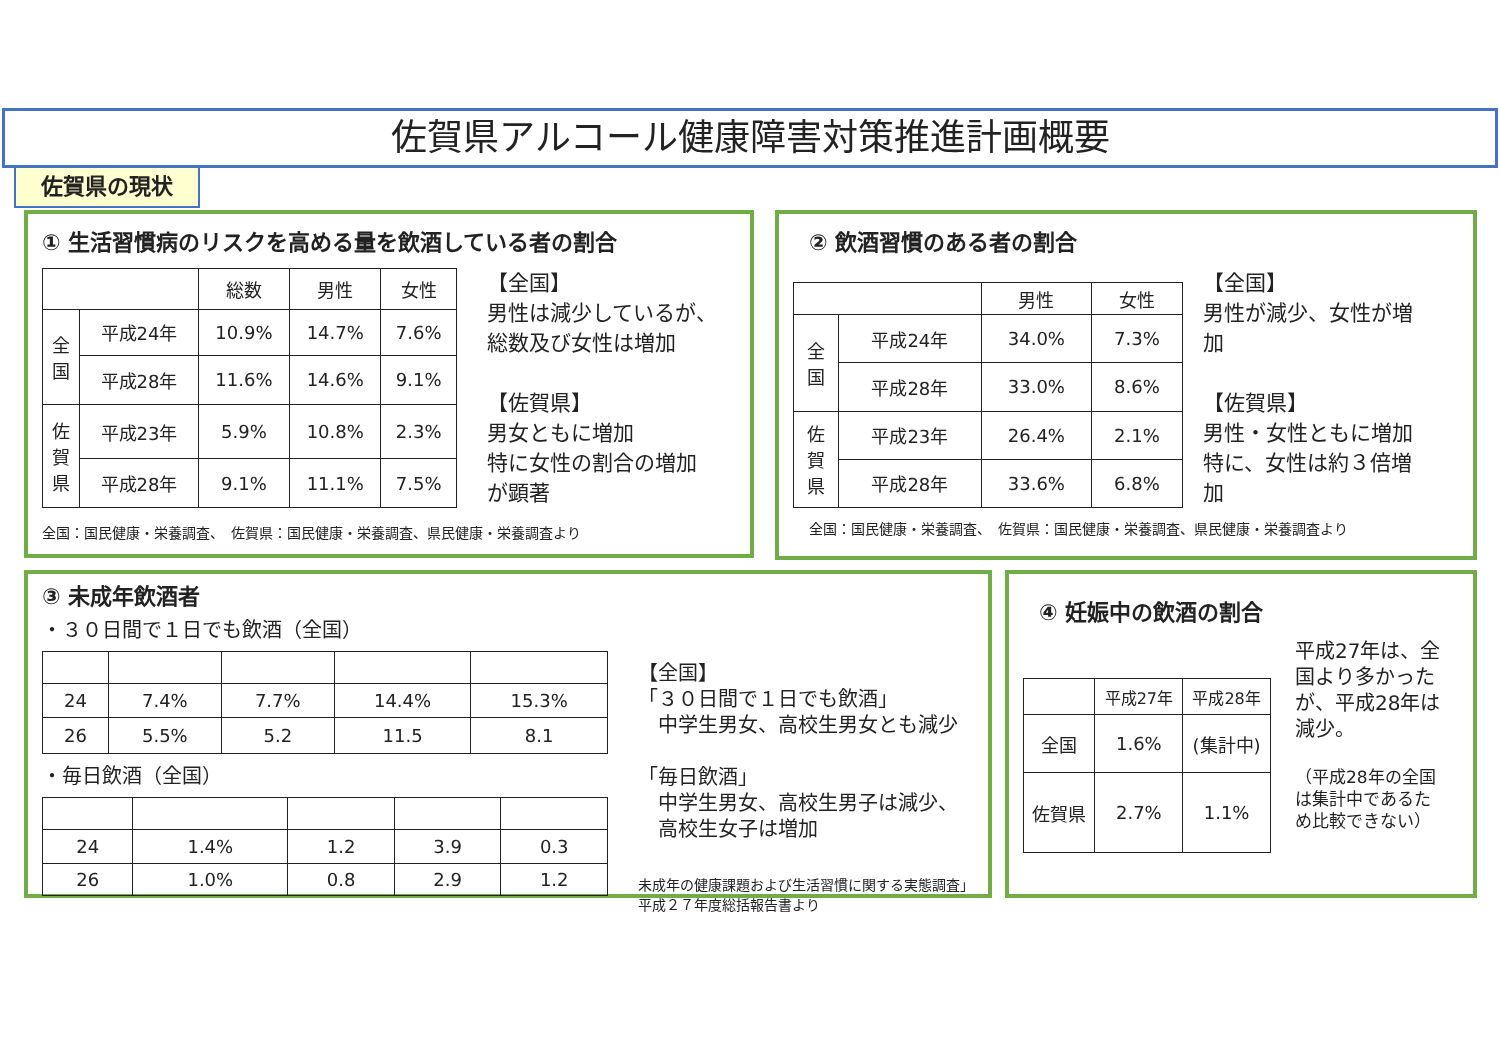佐賀県アルコール健康障害対策推進計画概要
佐賀県の現状
① 生活習慣病のリスクを高める量を飲酒している者の割合
| | | 総数 | 男性 | 女性 |
| --- | --- | --- | --- | --- |
| 全 国 | 平成24年 | 10.9% | 14.7% | 7.6% |
| | 平成28年 | 11.6% | 14.6% | 9.1% |
| 佐 賀 県 | 平成23年 | 5.9% | 10.8% | 2.3% |
| | 平成28年 | 9.1% | 11.1% | 7.5% |
【全国】
男性は減少しているが、
総数及び女性は増加
【佐賀県】
男女ともに増加
特に女性の割合の増加
が顕著
全国：国民健康・栄養調査、　佐賀県：国民健康・栄養調査、県民健康・栄養調査より
② 飲酒習慣のある者の割合
| | | 男性 | 女性 |
| --- | --- | --- | --- |
| 全 国 | 平成24年 | 34.0% | 7.3% |
| | 平成28年 | 33.0% | 8.6% |
| 佐 賀 県 | 平成23年 | 26.4% | 2.1% |
| | 平成28年 | 33.6% | 6.8% |
【全国】
男性が減少、女性が増
加
【佐賀県】
男性・女性ともに増加
特に、女性は約３倍増
加
全国：国民健康・栄養調査、　佐賀県：国民健康・栄養調査、県民健康・栄養調査より
③ 未成年飲酒者
・３０日間で１日でも飲酒（全国）
| 24 | 7.4% | 7.7% | 14.4% | 15.3% |
| 26 | 5.5% | 5.2 | 11.5 | 8.1 |
・毎日飲酒（全国）
| 24 | 1.4% | 1.2 | 3.9 | 0.3 |
| 26 | 1.0% | 0.8 | 2.9 | 1.2 |
【全国】
「３０日間で１日でも飲酒」
　中学生男女、高校生男女とも減少
「毎日飲酒」
　中学生男女、高校生男子は減少、
　高校生女子は増加
未成年の健康課題および生活習慣に関する実態調査」
平成２７年度総括報告書より
④ 妊娠中の飲酒の割合
| | 平成27年 | 平成28年 |
| 全国 | 1.6% | (集計中) |
| 佐賀県 | 2.7% | 1.1% |
平成27年は、全
国より多かった
が、平成28年は
減少。
（平成28年の全国
は集計中であるた
め比較できない）